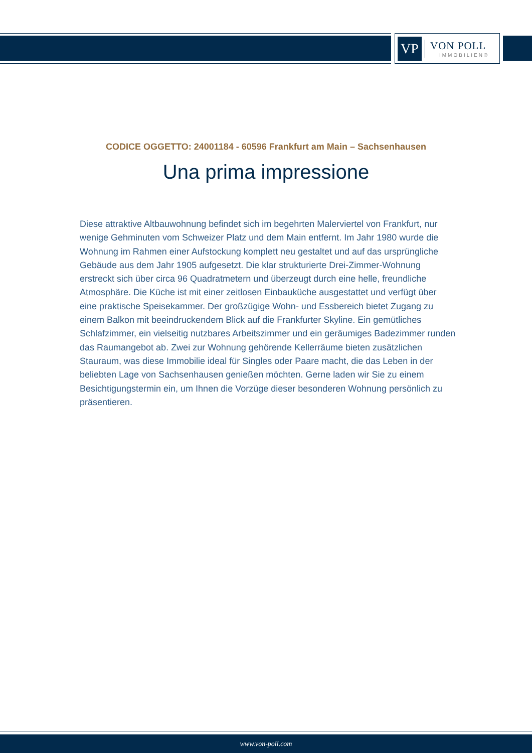VP
VON POLL
IMMOBILIEN®
CODICE OGGETTO: 24001184 - 60596 Frankfurt am Main – Sachsenhausen
Una prima impressione
Diese attraktive Altbauwohnung befindet sich im begehrten Malerviertel von Frankfurt, nur wenige Gehminuten vom Schweizer Platz und dem Main entfernt. Im Jahr 1980 wurde die Wohnung im Rahmen einer Aufstockung komplett neu gestaltet und auf das ursprüngliche Gebäude aus dem Jahr 1905 aufgesetzt. Die klar strukturierte Drei-Zimmer-Wohnung erstreckt sich über circa 96 Quadratmetern und überzeugt durch eine helle, freundliche Atmosphäre. Die Küche ist mit einer zeitlosen Einbauküche ausgestattet und verfügt über eine praktische Speisekammer. Der großzügige Wohn- und Essbereich bietet Zugang zu einem Balkon mit beeindruckendem Blick auf die Frankfurter Skyline. Ein gemütliches Schlafzimmer, ein vielseitig nutzbares Arbeitszimmer und ein geräumiges Badezimmer runden das Raumangebot ab. Zwei zur Wohnung gehörende Kellerräume bieten zusätzlichen Stauraum, was diese Immobilie ideal für Singles oder Paare macht, die das Leben in der beliebten Lage von Sachsenhausen genießen möchten. Gerne laden wir Sie zu einem Besichtigungstermin ein, um Ihnen die Vorzüge dieser besonderen Wohnung persönlich zu präsentieren.
www.von-poll.com